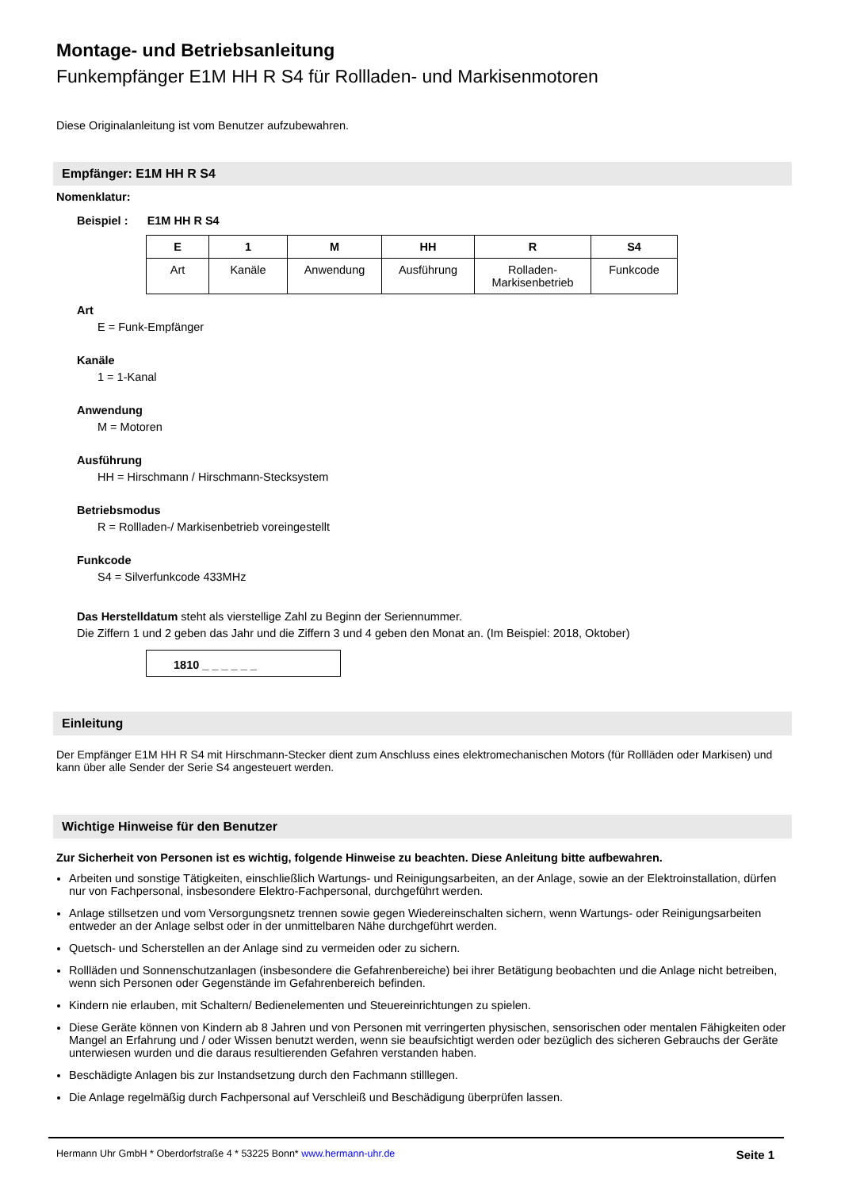Montage- und Betriebsanleitung
Funkempfänger E1M HH R S4 für Rollladen- und Markisenmotoren
Diese Originalanleitung ist vom Benutzer aufzubewahren.
Empfänger: E1M HH R S4
Nomenklatur:
Beispiel : E1M HH R S4
| E | 1 | M | HH | R | S4 |
| --- | --- | --- | --- | --- | --- |
| Art | Kanäle | Anwendung | Ausführung | Rolladen- Markisenbetrieb | Funkcode |
Art
E = Funk-Empfänger
Kanäle
1 = 1-Kanal
Anwendung
M = Motoren
Ausführung
HH = Hirschmann / Hirschmann-Stecksystem
Betriebsmodus
R = Rollladen-/ Markisenbetrieb voreingestellt
Funkcode
S4 = Silverfunkcode 433MHz
Das Herstelldatum steht als vierstellige Zahl zu Beginn der Seriennummer.
Die Ziffern 1 und 2 geben das Jahr und die Ziffern 3 und 4 geben den Monat an. (Im Beispiel: 2018, Oktober)
1810 _ _ _ _ _ _
Einleitung
Der Empfänger E1M HH R S4 mit Hirschmann-Stecker dient zum Anschluss eines elektromechanischen Motors (für Rollläden oder Markisen) und kann über alle Sender der Serie S4 angesteuert werden.
Wichtige Hinweise für den Benutzer
Zur Sicherheit von Personen ist es wichtig, folgende Hinweise zu beachten. Diese Anleitung bitte aufbewahren.
Arbeiten und sonstige Tätigkeiten, einschließlich Wartungs- und Reinigungsarbeiten, an der Anlage, sowie an der Elektroinstallation, dürfen nur von Fachpersonal, insbesondere Elektro-Fachpersonal, durchgeführt werden.
Anlage stillsetzen und vom Versorgungsnetz trennen sowie gegen Wiedereinschalten sichern, wenn Wartungs- oder Reinigungsarbeiten entweder an der Anlage selbst oder in der unmittelbaren Nähe durchgeführt werden.
Quetsch- und Scherstellen an der Anlage sind zu vermeiden oder zu sichern.
Rollläden und Sonnenschutzanlagen (insbesondere die Gefahrenbereiche) bei ihrer Betätigung beobachten und die Anlage nicht betreiben, wenn sich Personen oder Gegenstände im Gefahrenbereich befinden.
Kindern nie erlauben, mit Schaltern/ Bedienelementen und Steuereinrichtungen zu spielen.
Diese Geräte können von Kindern ab 8 Jahren und von Personen mit verringerten physischen, sensorischen oder mentalen Fähigkeiten oder Mangel an Erfahrung und / oder Wissen benutzt werden, wenn sie beaufsichtigt werden oder bezüglich des sicheren Gebrauchs der Geräte unterwiesen wurden und die daraus resultierenden Gefahren verstanden haben.
Beschädigte Anlagen bis zur Instandsetzung durch den Fachmann stilllegen.
Die Anlage regelmäßig durch Fachpersonal auf Verschleiß und Beschädigung überprüfen lassen.
Hermann Uhr GmbH * Oberdorfstraße 4 * 53225 Bonn* www.hermann-uhr.de Seite 1